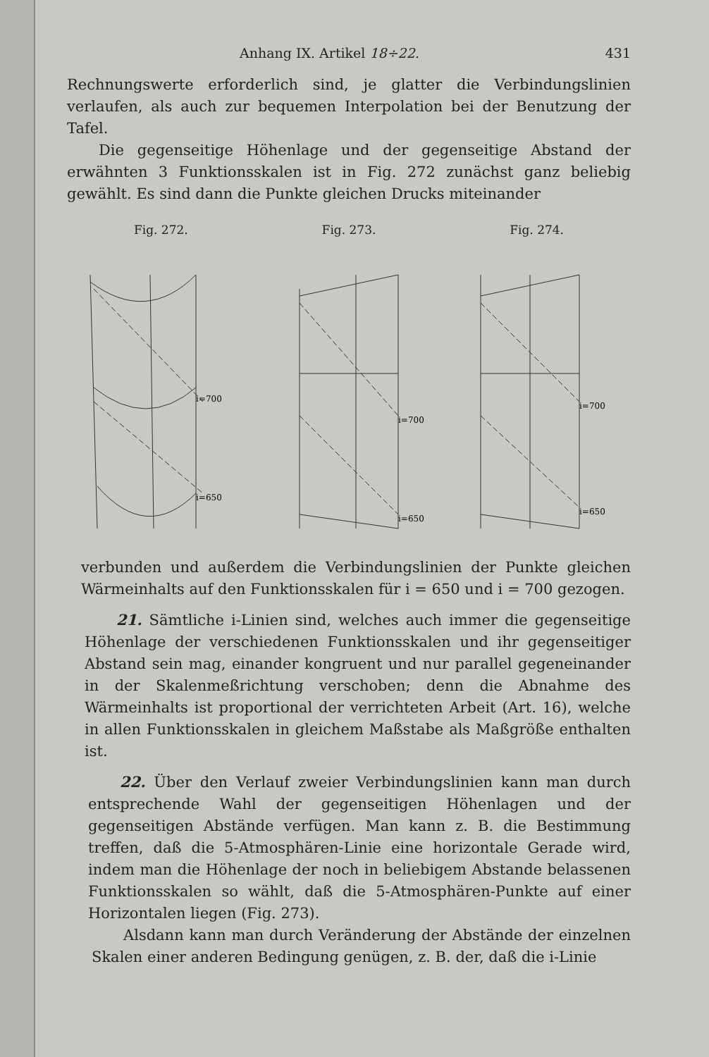Anhang IX. Artikel 18÷22. 431
Rechnungswerte erforderlich sind, je glatter die Verbindungslinien verlaufen, als auch zur bequemen Interpolation bei der Benutzung der Tafel.
Die gegenseitige Höhenlage und der gegenseitige Abstand der erwähnten 3 Funktionsskalen ist in Fig. 272 zunächst ganz beliebig gewählt. Es sind dann die Punkte gleichen Drucks miteinander
Fig. 272.
i=700
i=650
Fig. 273.
i=700
i=650
Fig. 274.
i=700
i=650
verbunden und außerdem die Verbindungslinien der Punkte gleichen Wärmeinhalts auf den Funktionsskalen für i = 650 und i = 700 gezogen.
21. Sämtliche i-Linien sind, welches auch immer die gegenseitige Höhenlage der verschiedenen Funktionsskalen und ihr gegenseitiger Abstand sein mag, einander kongruent und nur parallel gegeneinander in der Skalenmeßrichtung verschoben; denn die Abnahme des Wärmeinhalts ist proportional der verrichteten Arbeit (Art. 16), welche in allen Funktionsskalen in gleichem Maßstabe als Maßgröße enthalten ist.
22. Über den Verlauf zweier Verbindungslinien kann man durch entsprechende Wahl der gegenseitigen Höhenlagen und der gegenseitigen Abstände verfügen. Man kann z. B. die Bestimmung treffen, daß die 5-Atmosphären-Linie eine horizontale Gerade wird, indem man die Höhenlage der noch in beliebigem Abstande belassenen Funktionsskalen so wählt, daß die 5-Atmosphären-Punkte auf einer Horizontalen liegen (Fig. 273).
Alsdann kann man durch Veränderung der Abstände der einzelnen Skalen einer anderen Bedingung genügen, z. B. der, daß die i-Linie